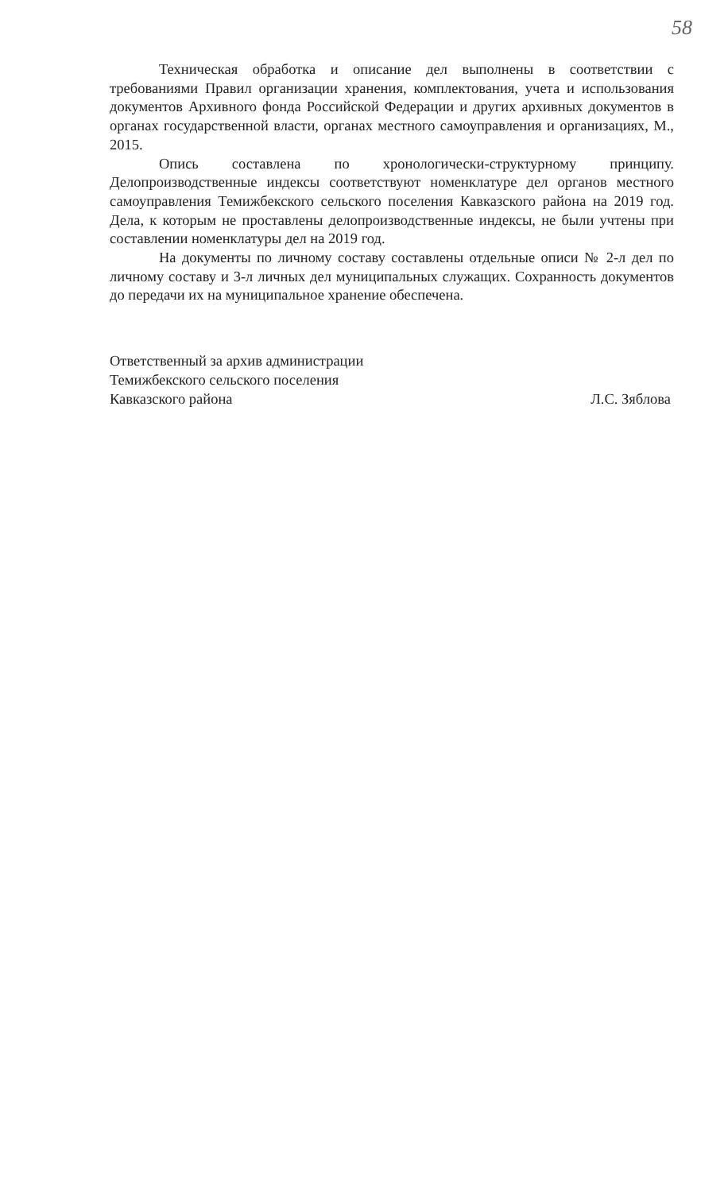58
Техническая обработка и описание дел выполнены в соответствии с требованиями Правил организации хранения, комплектования, учета и использования документов Архивного фонда Российской Федерации и других архивных документов в органах государственной власти, органах местного самоуправления и организациях, М., 2015.
Опись составлена по хронологически-структурному принципу. Делопроизводственные индексы соответствуют номенклатуре дел органов местного самоуправления Темижбекского сельского поселения Кавказского района на 2019 год. Дела, к которым не проставлены делопроизводственные индексы, не были учтены при составлении номенклатуры дел на 2019 год.
На документы по личному составу составлены отдельные описи № 2-л дел по личному составу и 3-л личных дел муниципальных служащих. Сохранность документов до передачи их на муниципальное хранение обеспечена.
Ответственный за архив администрации
Темижбекского сельского поселения
Кавказского района
Л.С. Зяблова